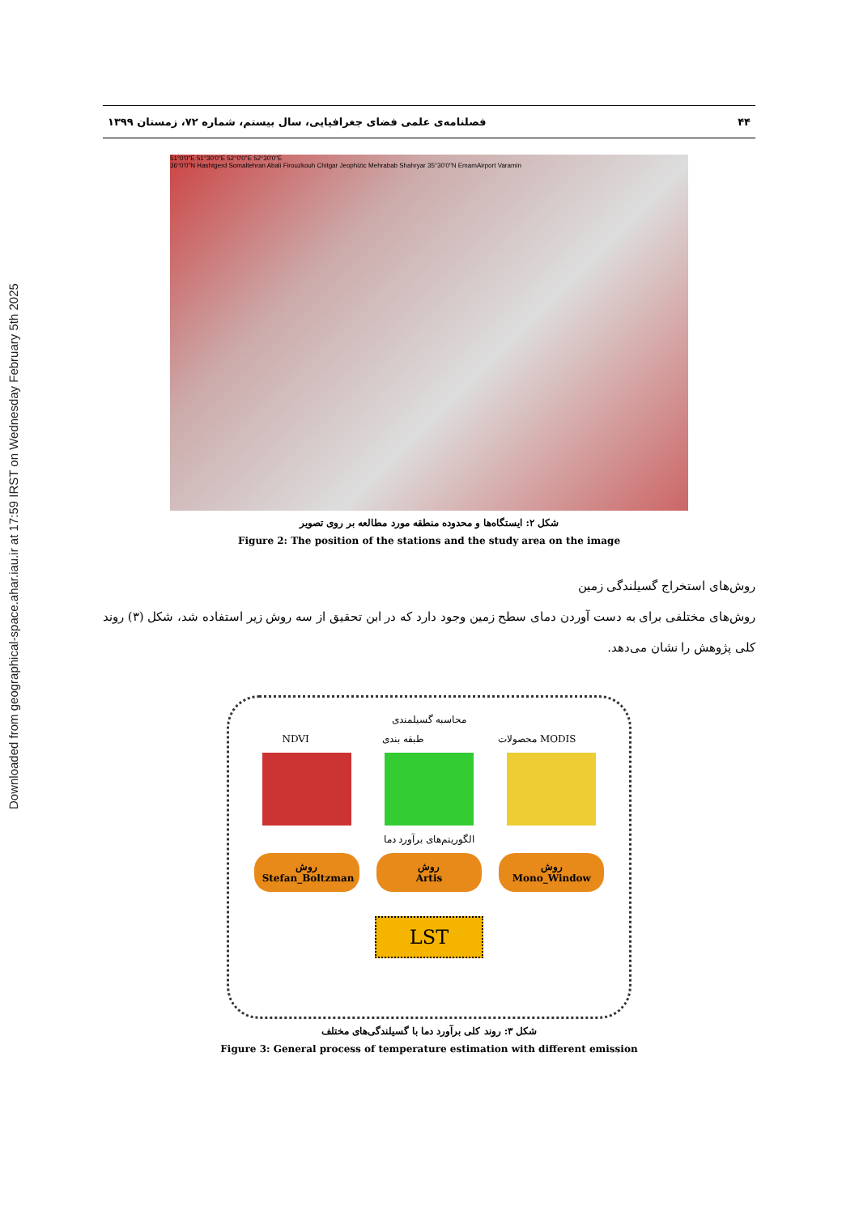Downloaded from geographical-space.ahar.iau.ir at 17:59 IRST on Wednesday February 5th 2025
۴۴ فصلنامه‌ی علمی فضای جغرافیایی، سال بیستم، شماره ۷۲، زمستان ۱۳۹۹
51°0'0"E 51°30'0"E 52°0'0"E 52°30'0"E
36°0'0"N Hashtgerd Somaltehran Abali Firouzkouh Chitgar Jeophizic Mehrabab Shahryar 35°30'0"N EmamAirport Varamin
شکل ۲: ایستگاه‌ها و محدوده منطقه مورد مطالعه بر روی تصویر
Figure 2: The position of the stations and the study area on the image
روش‌های استخراج گسیلندگی زمین
روش‌های مختلفی برای به دست آوردن دمای سطح زمین وجود دارد که در ابن تحقیق از سه روش زیر استفاده شد، شکل (۳) روند کلی پژوهش را نشان می‌دهد.
محاسبه گسیلمندی
NDVI طبقه بندی محصولات MODIS
الگوریتم‌های برآورد دما
روش
Stefan_Boltzman
روش
Artis
روش
Mono_Window
LST
شکل ۳: روند کلی برآورد دما با گسیلندگی‌های مختلف
Figure 3: General process of temperature estimation with different emission